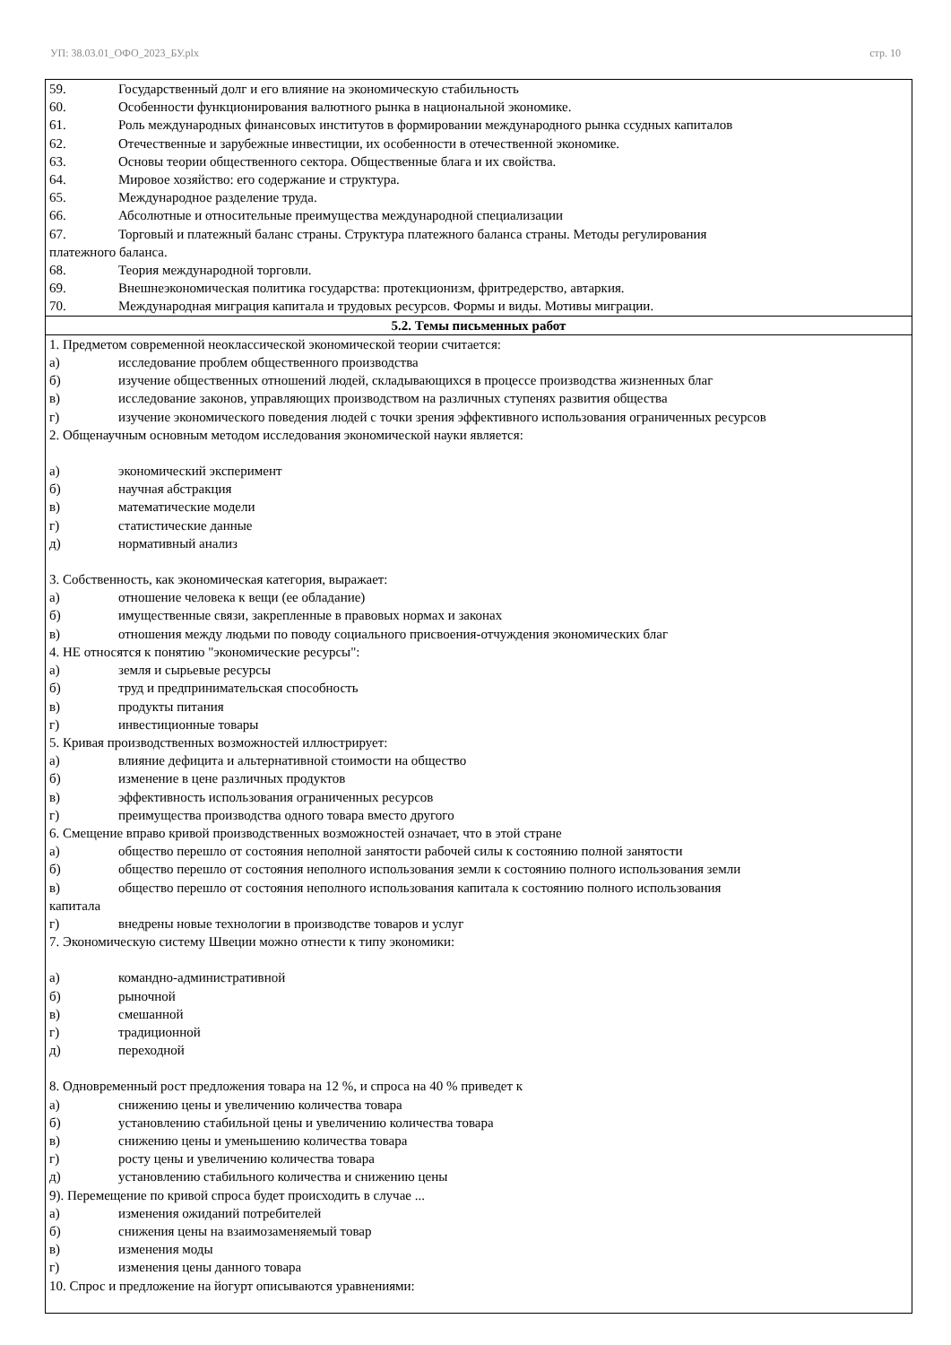УП: 38.03.01_ОФО_2023_БУ.plx стр. 10
| 59. Государственный долг и его влияние на экономическую стабильность 60. Особенности функционирования валютного рынка в национальной экономике. 61. Роль международных финансовых институтов в формировании международного рынка ссудных капиталов 62. Отечественные и зарубежные инвестиции, их особенности в отечественной экономике. 63. Основы теории общественного сектора. Общественные блага и их свойства. 64. Мировое хозяйство: его содержание и структура. 65. Международное разделение труда. 66. Абсолютные и относительные преимущества международной специализации 67. Торговый и платежный баланс страны. Структура платежного баланса страны. Методы регулирования платежного баланса. 68. Теория международной торговли. 69. Внешнеэкономическая политика государства: протекционизм, фритредерство, автаркия. 70. Международная миграция капитала и трудовых ресурсов. Формы и виды. Мотивы миграции. |
| 5.2. Темы письменных работ |
| 1. Предметом современной неоклассической экономической теории считается: а) исследование проблем общественного производства б) изучение общественных отношений людей, складывающихся в процессе производства жизненных благ в) исследование законов, управляющих производством на различных ступенях развития общества г) изучение экономического поведения людей с точки зрения эффективного использования ограниченных ресурсов 2. Общенаучным основным методом исследования экономической науки является: а) экономический эксперимент б) научная абстракция в) математические модели г) статистические данные д) нормативный анализ 3. Собственность, как экономическая категория, выражает: а) отношение человека к вещи (ее обладание) б) имущественные связи, закрепленные в правовых нормах и законах в) отношения между людьми по поводу социального присвоения-отчуждения экономических благ 4. НЕ относятся к понятию "экономические ресурсы": а) земля и сырьевые ресурсы б) труд и предпринимательская способность в) продукты питания г) инвестиционные товары 5. Кривая производственных возможностей иллюстрирует: а) влияние дефицита и альтернативной стоимости на общество б) изменение в цене различных продуктов в) эффективность использования ограниченных ресурсов г) преимущества производства одного товара вместо другого 6. Смещение вправо кривой производственных возможностей означает, что в этой стране а) общество перешло от состояния неполной занятости рабочей силы к состоянию полной занятости б) общество перешло от состояния неполного использования земли к состоянию полного использования земли в) общество перешло от состояния неполного использования капитала к состоянию полного использования капитала г) внедрены новые технологии в производстве товаров и услуг 7. Экономическую систему Швеции можно отнести к типу экономики: а) командно-административной б) рыночной в) смешанной г) традиционной д) переходной 8. Одновременный рост предложения товара на 12 %, и спроса на 40 % приведет к а) снижению цены и увеличению количества товара б) установлению стабильной цены и увеличению количества товара в) снижению цены и уменьшению количества товара г) росту цены и увеличению количества товара д) установлению стабильного количества и снижению цены 9). Перемещение по кривой спроса будет происходить в случае ... а) изменения ожиданий потребителей б) снижения цены на взаимозаменяемый товар в) изменения моды г) изменения цены данного товара 10. Спрос и предложение на йогурт описываются уравнениями: |